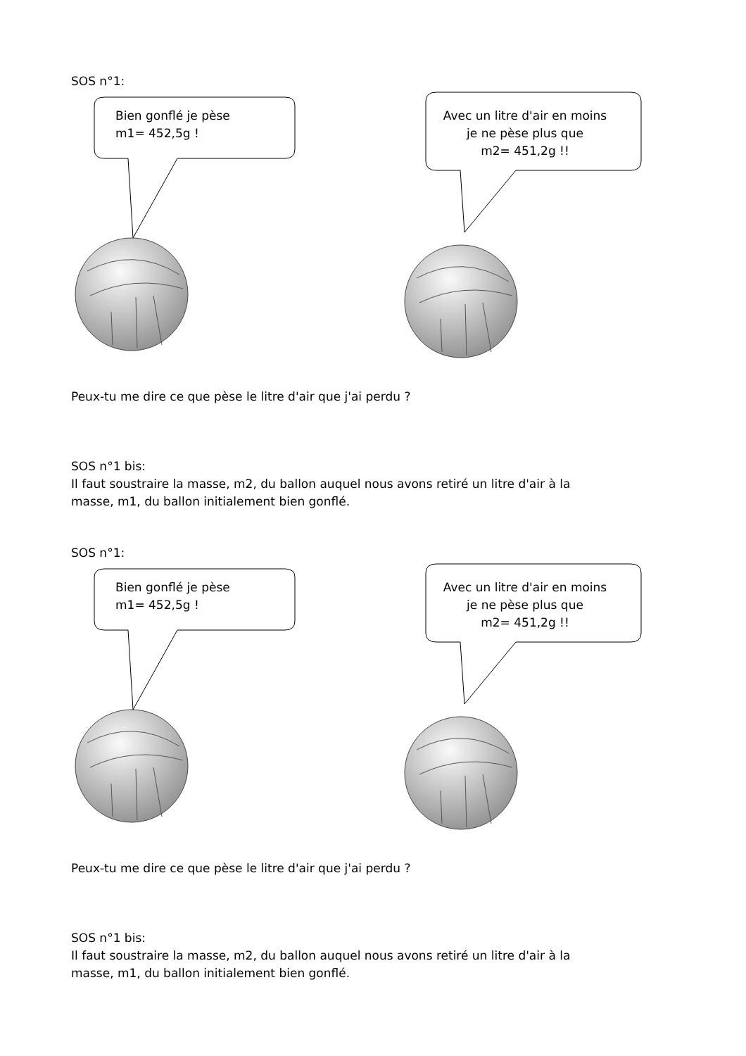SOS n°1:
Bien gonflé je pèse
m1= 452,5g !
Avec un litre d'air en moins
je ne pèse plus que
m2= 451,2g !!
Peux-tu me dire ce que pèse le litre d'air que j'ai perdu ?
SOS n°1 bis:
Il faut soustraire la masse, m2, du ballon auquel nous avons retiré un litre d'air à la
masse, m1, du ballon initialement bien gonflé.
SOS n°1:
Bien gonflé je pèse
m1= 452,5g !
Avec un litre d'air en moins
je ne pèse plus que
m2= 451,2g !!
Peux-tu me dire ce que pèse le litre d'air que j'ai perdu ?
SOS n°1 bis:
Il faut soustraire la masse, m2, du ballon auquel nous avons retiré un litre d'air à la
masse, m1, du ballon initialement bien gonflé.